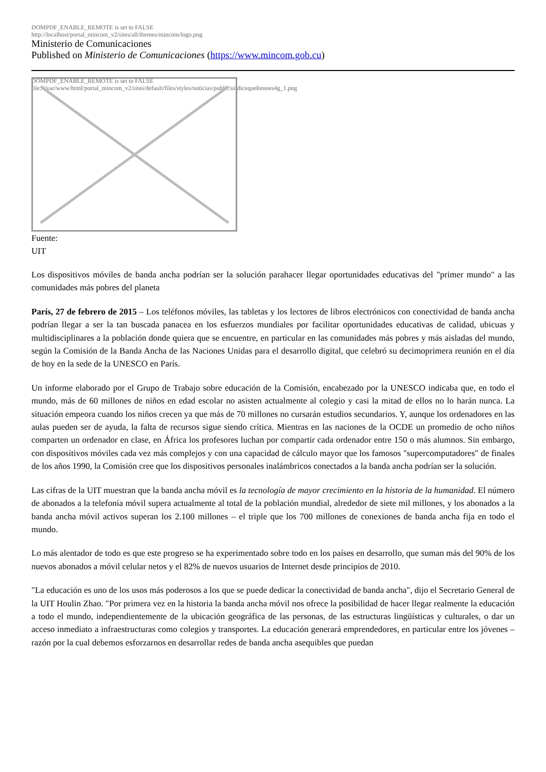DOMPDF_ENABLE_REMOTE is set to FALSE
http://localhost/portal_mincom_v2/sites/all/themes/mincom/logo.png
Ministerio de Comunicaciones
Published on Ministerio de Comunicaciones (https://www.mincom.gob.cu)
DOMPDF_ENABLE_REMOTE is set to FALSE
file:///var/www/html/portal_mincom_v2/sites/default/files/styles/noticias/public/uitdicequeltenoes4g_1.png
Fuente:
UIT
Los dispositivos móviles de banda ancha podrían ser la solución parahacer llegar oportunidades educativas del "primer mundo" a las comunidades más pobres del planeta
París, 27 de febrero de 2015 – Los teléfonos móviles, las tabletas y los lectores de libros electrónicos con conectividad de banda ancha podrían llegar a ser la tan buscada panacea en los esfuerzos mundiales por facilitar oportunidades educativas de calidad, ubicuas y multidisciplinares a la población donde quiera que se encuentre, en particular en las comunidades más pobres y más aisladas del mundo, según la Comisión de la Banda Ancha de las Naciones Unidas para el desarrollo digital, que celebró su decimoprimera reunión en el día de hoy en la sede de la UNESCO en París.
Un informe elaborado por el Grupo de Trabajo sobre educación de la Comisión, encabezado por la UNESCO indicaba que, en todo el mundo, más de 60 millones de niños en edad escolar no asisten actualmente al colegio y casi la mitad de ellos no lo harán nunca. La situación empeora cuando los niños crecen ya que más de 70 millones no cursarán estudios secundarios. Y, aunque los ordenadores en las aulas pueden ser de ayuda, la falta de recursos sigue siendo crítica. Mientras en las naciones de la OCDE un promedio de ocho niños comparten un ordenador en clase, en África los profesores luchan por compartir cada ordenador entre 150 o más alumnos. Sin embargo, con dispositivos móviles cada vez más complejos y con una capacidad de cálculo mayor que los famosos "supercomputadores" de finales de los años 1990, la Comisión cree que los dispositivos personales inalámbricos conectados a la banda ancha podrían ser la solución.
Las cifras de la UIT muestran que la banda ancha móvil es la tecnología de mayor crecimiento en la historia de la humanidad. El número de abonados a la telefonía móvil supera actualmente al total de la población mundial, alrededor de siete mil millones, y los abonados a la banda ancha móvil activos superan los 2.100 millones – el triple que los 700 millones de conexiones de banda ancha fija en todo el mundo.
Lo más alentador de todo es que este progreso se ha experimentado sobre todo en los países en desarrollo, que suman más del 90% de los nuevos abonados a móvil celular netos y el 82% de nuevos usuarios de Internet desde principios de 2010.
"La educación es uno de los usos más poderosos a los que se puede dedicar la conectividad de banda ancha", dijo el Secretario General de la UIT Houlin Zhao. "Por primera vez en la historia la banda ancha móvil nos ofrece la posibilidad de hacer llegar realmente la educación a todo el mundo, independientemente de la ubicación geográfica de las personas, de las estructuras lingüísticas y culturales, o dar un acceso inmediato a infraestructuras como colegios y transportes. La educación generará emprendedores, en particular entre los jóvenes – razón por la cual debemos esforzarnos en desarrollar redes de banda ancha asequibles que puedan